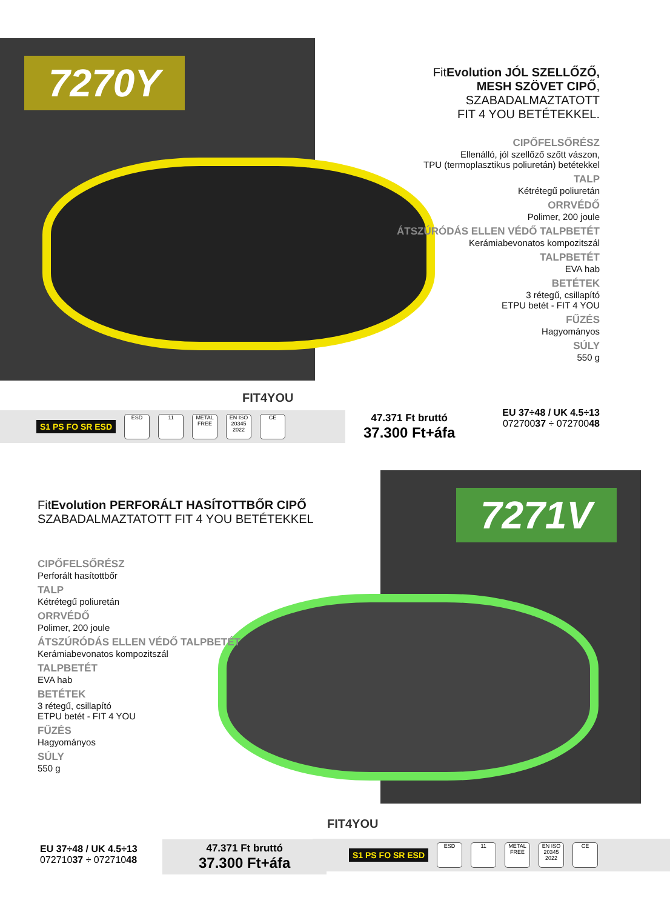7270Y
FitEvolution JÓL SZELLŐZŐ,
MESH SZÖVET CIPŐ, SZABADALMAZTATOTT
FIT 4 YOU BETÉTEKKEL.
CIPŐFELSŐRÉSZ
Ellenálló, jól szellőző szőtt vászon,
TPU (termoplasztikus poliuretán) betétekkel
TALP
Kétrétegű poliuretán
ORRVÉDŐ
Polimer, 200 joule
ÁTSZÚRÓDÁS ELLEN VÉDŐ TALPBETÉT
Kerámiabevonatos kompozitszál
TALPBETÉT
EVA hab
BETÉTEK
3 rétegű, csillapító
ETPU betét - FIT 4 YOU
FŰZÉS
Hagyományos
SÚLY
550 g
FIT4YOU
S1 PS FO SR ESD ESD 11 METAL FREE EN ISO 20345 2022 CE
47.371 Ft bruttó
37.300 Ft+áfa
EU 37÷48 / UK 4.5÷13
07270037 ÷ 07270048
7271V
FitEvolution PERFORÁLT HASÍTOTTBŐR CIPŐ
SZABADALMAZTATOTT FIT 4 YOU BETÉTEKKEL
CIPŐFELSŐRÉSZ
Perforált hasítottbőr
TALP
Kétrétegű poliuretán
ORRVÉDŐ
Polimer, 200 joule
ÁTSZÚRÓDÁS ELLEN VÉDŐ TALPBETÉT
Kerámiabevonatos kompozitszál
TALPBETÉT
EVA hab
BETÉTEK
3 rétegű, csillapító
ETPU betét - FIT 4 YOU
FŰZÉS
Hagyományos
SÚLY
550 g
FIT4YOU
EU 37÷48 / UK 4.5÷13
07271037 ÷ 07271048
47.371 Ft bruttó
37.300 Ft+áfa
S1 PS FO SR ESD ESD 11 METAL FREE EN ISO 20345 2022 CE